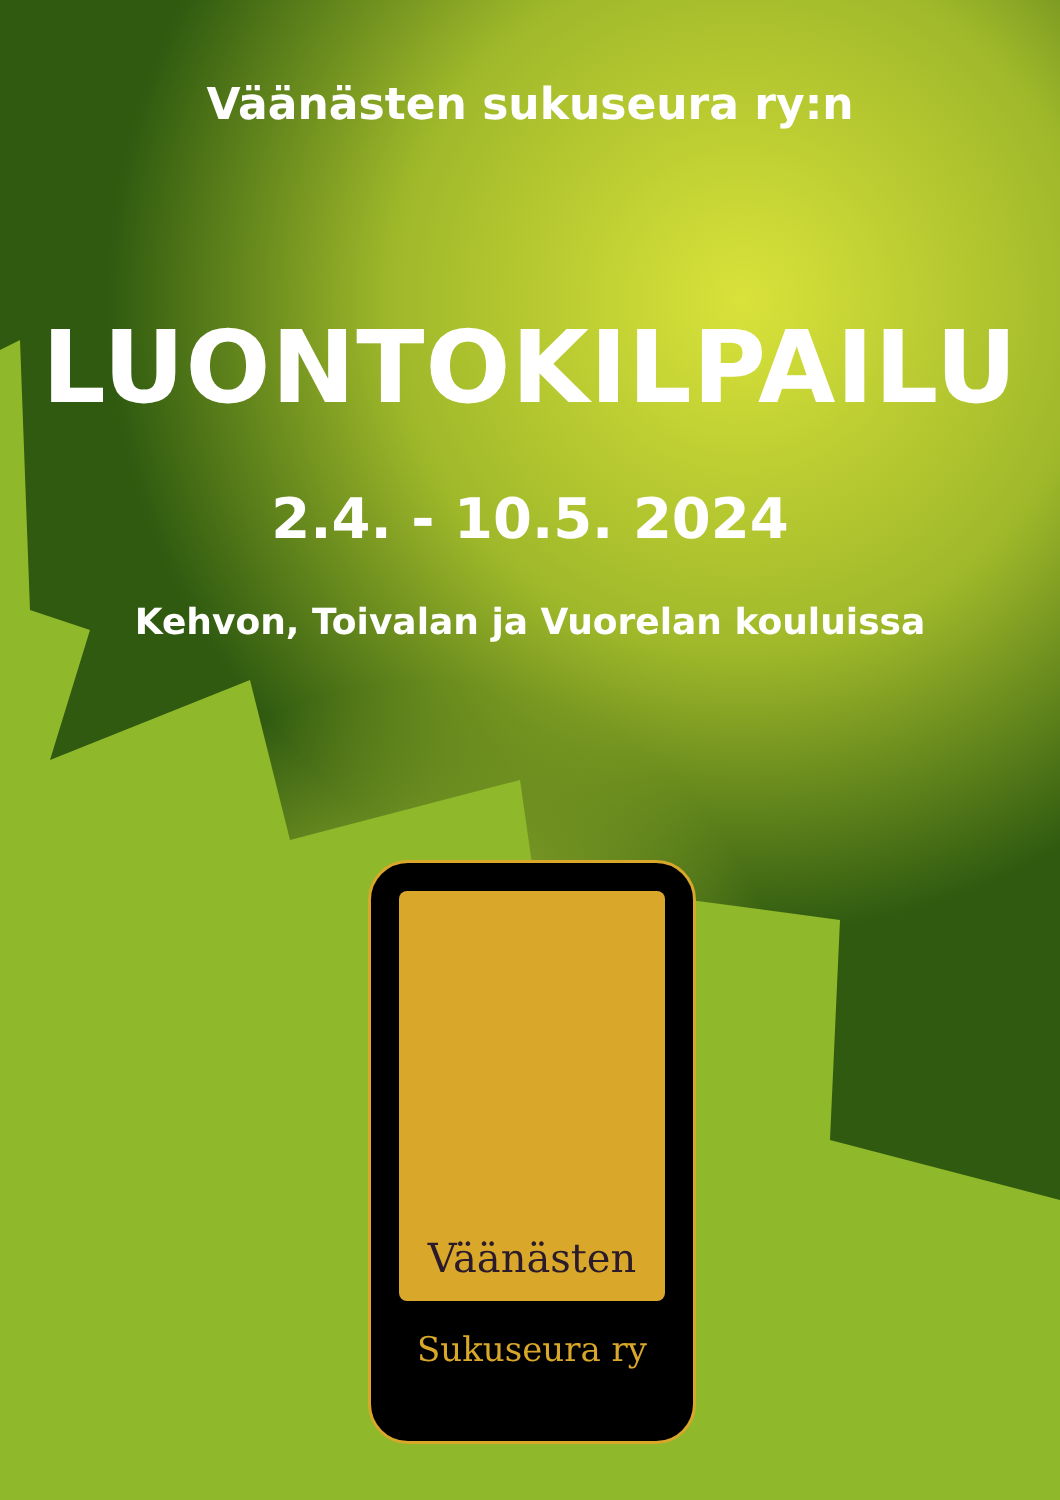Väänästen sukuseura ry:n
LUONTOKILPAILU
2.4. - 10.5. 2024
Kehvon, Toivalan ja Vuorelan kouluissa
Väänästen
Sukuseura ry